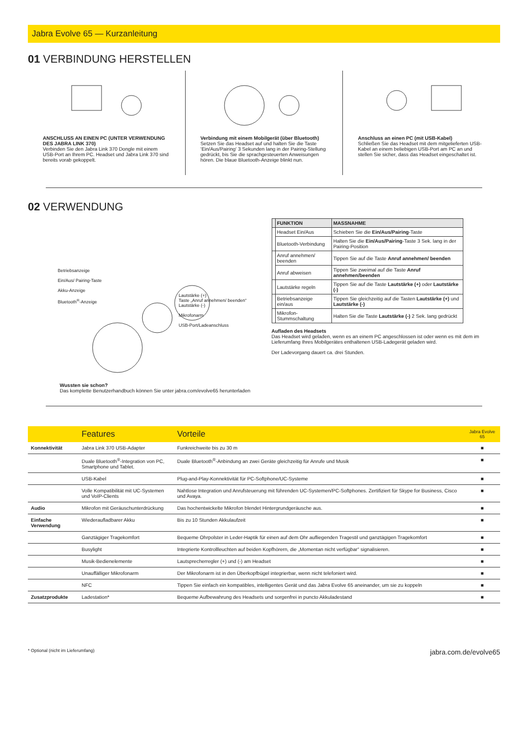Jabra Evolve 65 — Kurzanleitung
01 VERBINDUNG HERSTELLEN
ANSCHLUSS AN EINEN PC (UNTER VERWENDUNG DES JABRA LINK 370)
Verbinden Sie den Jabra Link 370 Dongle mit einem USB-Port an Ihrem PC. Headset und Jabra Link 370 sind bereits vorab gekoppelt.
Verbindung mit einem Mobilgerät (über Bluetooth)
Setzen Sie das Headset auf und halten Sie die Taste ‘Ein/Aus/Pairing‘ 3 Sekunden lang in der Pairing-Stellung gedrückt, bis Sie die sprachgesteuerten Anweisungen hören. Die blaue Bluetooth-Anzeige blinkt nun.
Anschluss an einen PC (mit USB-Kabel)
Schließen Sie das Headset mit dem mitgelieferten USB-Kabel an einem beliebigen USB-Port am PC an und stellen Sie sicher, dass das Headset eingeschaltet ist.
02 VERWENDUNG
Betriebsanzeige
Ein/Aus/ Pairing-Taste
Akku-Anzeige
Bluetooth<sup>®</sup>-Anzeige
Lautstärke (+)
Taste „Anruf annehmen/ beenden“
Lautstärke (-)
Mikrofonarm
USB-Port/Ladeanschluss
Wussten sie schon?
Das komplette Benutzerhandbuch können Sie unter jabra.com/evolve65 herunterladen
| | FUNKTION | MASSNAHME |
| --- | --- | --- |
| | Headset Ein/Aus | Schieben Sie die Ein/Aus/Pairing -Taste |
| | Bluetooth-Verbindung | Halten Sie die Ein/Aus/Pairing -Taste 3 Sek. lang in der Pairing-Position |
| | Anruf annehmen/ beenden | Tippen Sie auf die Taste Anruf annehmen/ beenden |
| | Anruf abweisen | Tippen Sie zweimal auf die Taste Anruf annehmen/beenden |
| | Lautstärke regeln | Tippen Sie auf die Taste Lautstärke (+) oder Lautstärke (-) |
| | Betriebsanzeige ein/aus | Tippen Sie gleichzeitig auf die Tasten Lautstärke (+) und Lautstärke (-) |
| | Mikrofon-Stummschaltung | Halten Sie die Taste Lautstärke (-) 2 Sek. lang gedrückt |
Aufladen des Headsets
Das Headset wird geladen, wenn es an einem PC angeschlossen ist oder wenn es mit dem im Lieferumfang Ihres Mobilgerätes enthaltenen USB-Ladegerät geladen wird.
Der Ladevorgang dauert ca. drei Stunden.
| | Features | Vorteile | Jabra Evolve 65 |
| --- | --- | --- | --- |
| Konnektivität | Jabra Link 370 USB-Adapter | Funkreichweite bis zu 30 m | ■ |
| | Duale Bluetooth<sup>®</sup>-Integration von PC, Smartphone und Tablet. | Duale Bluetooth<sup>®</sup>-Anbindung an zwei Geräte gleichzeitig für Anrufe und Musik | ■ |
| | USB-Kabel | Plug-and-Play-Konnektivität für PC-Softphone/UC-Systeme | ■ |
| | Volle Kompatibilität mit UC-Systemen und VoIP-Clients | Nahtlose Integration und Anrufsteuerung mit führenden UC-Systemen/PC-Softphones. Zertifiziert für Skype for Business, Cisco und Avaya. | ■ |
| Audio | Mikrofon mit Geräuschunterdrückung | Das hochentwickelte Mikrofon blendet Hintergrundgeräusche aus. | ■ |
| Einfache Verwendung | Wiederaufladbarer Akku | Bis zu 10 Stunden Akkulaufzeit | ■ |
| | Ganztägiger Tragekomfort | Bequeme Ohrpolster in Leder-Haptik für einen auf dem Ohr aufliegenden Tragestil und ganztägigen Tragekomfort | ■ |
| | Busylight | Integrierte Kontrollleuchten auf beiden Kopfhörern, die „Momentan nicht verfügbar“ signalisieren. | ■ |
| | Musik-Bedienelemente | Lautsprecherregler (+) und (-) am Headset | ■ |
| | Unauffälliger Mikrofonarm | Der Mikrofonarm ist in den Überkopfbügel integrierbar, wenn nicht telefoniert wird. | ■ |
| | NFC | Tippen Sie einfach ein kompatibles, intelligentes Gerät und das Jabra Evolve 65 aneinander, um sie zu koppeln | ■ |
| Zusatzprodukte | Ladestation* | Bequeme Aufbewahrung des Headsets und sorgenfrei in puncto Akkuladestand | ■ |
* Optional (nicht im Lieferumfang) jabra.com.de/evolve65